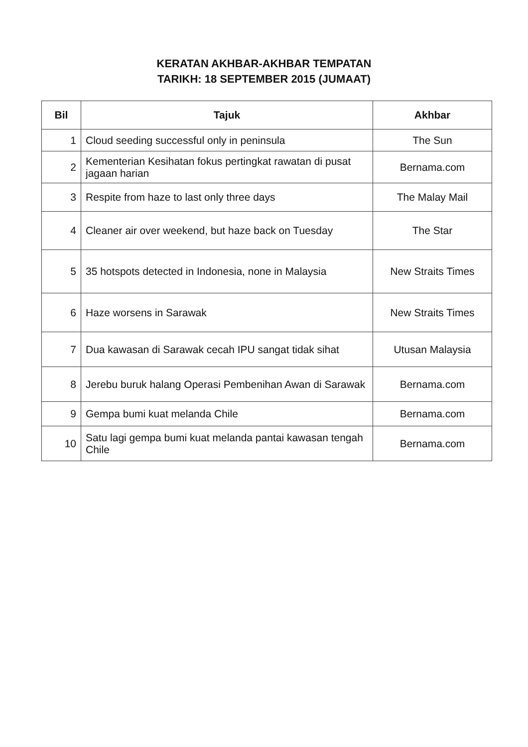KERATAN AKHBAR-AKHBAR TEMPATAN
TARIKH: 18 SEPTEMBER 2015 (JUMAAT)
| Bil | Tajuk | Akhbar |
| --- | --- | --- |
| 1 | Cloud seeding successful only in peninsula | The Sun |
| 2 | Kementerian Kesihatan fokus pertingkat rawatan di pusat jagaan harian | Bernama.com |
| 3 | Respite from haze to last only three days | The Malay Mail |
| 4 | Cleaner air over weekend, but haze back on Tuesday | The Star |
| 5 | 35 hotspots detected in Indonesia, none in Malaysia | New Straits Times |
| 6 | Haze worsens in Sarawak | New Straits Times |
| 7 | Dua kawasan di Sarawak cecah IPU sangat tidak sihat | Utusan Malaysia |
| 8 | Jerebu buruk halang Operasi Pembenihan Awan di Sarawak | Bernama.com |
| 9 | Gempa bumi kuat melanda Chile | Bernama.com |
| 10 | Satu lagi gempa bumi kuat melanda pantai kawasan tengah Chile | Bernama.com |